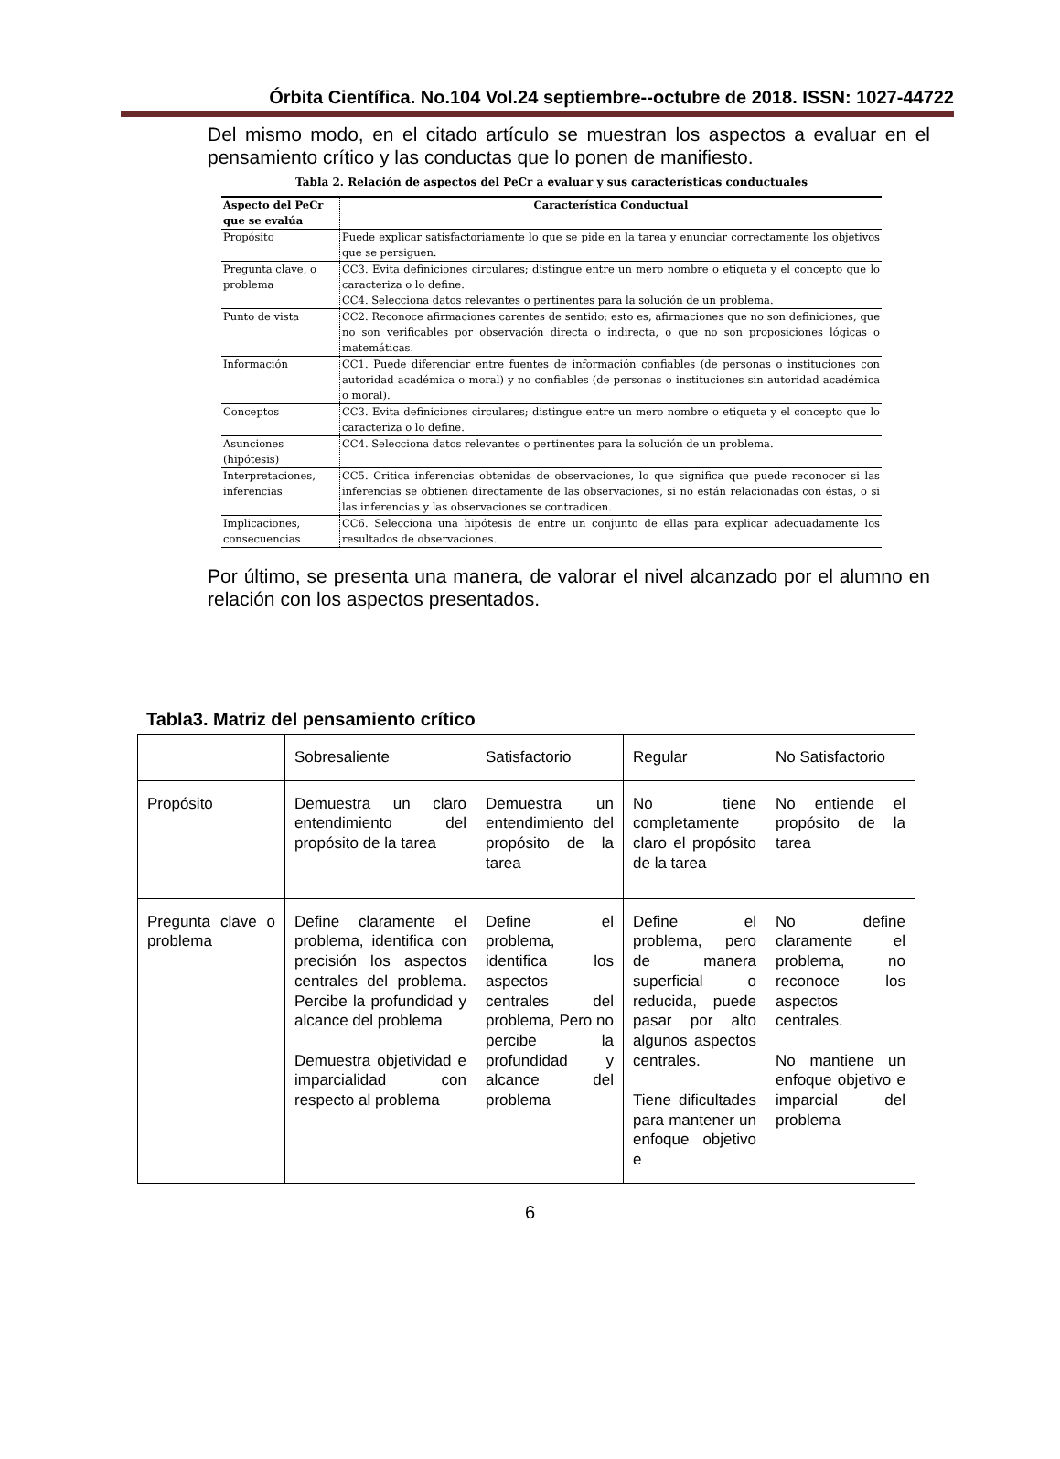Órbita Científica. No.104 Vol.24 septiembre--octubre de 2018. ISSN: 1027-44722
Del mismo modo, en el citado artículo se muestran los aspectos a evaluar en el pensamiento crítico y las conductas que lo ponen de manifiesto.
Tabla 2. Relación de aspectos del PeCr a evaluar y sus características conductuales
| Aspecto del PeCr que se evalúa | Característica Conductual |
| --- | --- |
| Propósito | Puede explicar satisfactoriamente lo que se pide en la tarea y enunciar correctamente los objetivos que se persiguen. |
| Pregunta clave, o problema | CC3. Evita definiciones circulares; distingue entre un mero nombre o etiqueta y el concepto que lo caracteriza o lo define. CC4. Selecciona datos relevantes o pertinentes para la solución de un problema. |
| Punto de vista | CC2. Reconoce afirmaciones carentes de sentido; esto es, afirmaciones que no son definiciones, que no son verificables por observación directa o indirecta, o que no son proposiciones lógicas o matemáticas. |
| Información | CC1. Puede diferenciar entre fuentes de información confiables (de personas o instituciones con autoridad académica o moral) y no confiables (de personas o instituciones sin autoridad académica o moral). |
| Conceptos | CC3. Evita definiciones circulares; distingue entre un mero nombre o etiqueta y el concepto que lo caracteriza o lo define. |
| Asunciones (hipótesis) | CC4. Selecciona datos relevantes o pertinentes para la solución de un problema. |
| Interpretaciones, inferencias | CC5. Critica inferencias obtenidas de observaciones, lo que significa que puede reconocer si las inferencias se obtienen directamente de las observaciones, si no están relacionadas con éstas, o si las inferencias y las observaciones se contradicen. |
| Implicaciones, consecuencias | CC6. Selecciona una hipótesis de entre un conjunto de ellas para explicar adecuadamente los resultados de observaciones. |
Por último, se presenta una manera, de valorar el nivel alcanzado por el alumno en relación con los aspectos presentados.
Tabla3. Matriz del pensamiento crítico
| | Sobresaliente | Satisfactorio | Regular | No Satisfactorio |
| Propósito | Demuestra un claro entendimiento del propósito de la tarea | Demuestra un entendimiento del propósito de la tarea | No tiene completamente claro el propósito de la tarea | No entiende el propósito de la tarea |
| Pregunta clave o problema | Define claramente el problema, identifica con precisión los aspectos centrales del problema. Percibe la profundidad y alcance del problema Demuestra objetividad e imparcialidad con respecto al problema | Define el problema, identifica los aspectos centrales del problema, Pero no percibe la profundidad y alcance del problema | Define el problema, pero de manera superficial o reducida, puede pasar por alto algunos aspectos centrales. Tiene dificultades para mantener un enfoque objetivo e | No define claramente el problema, no reconoce los aspectos centrales. No mantiene un enfoque objetivo e imparcial del problema |
6